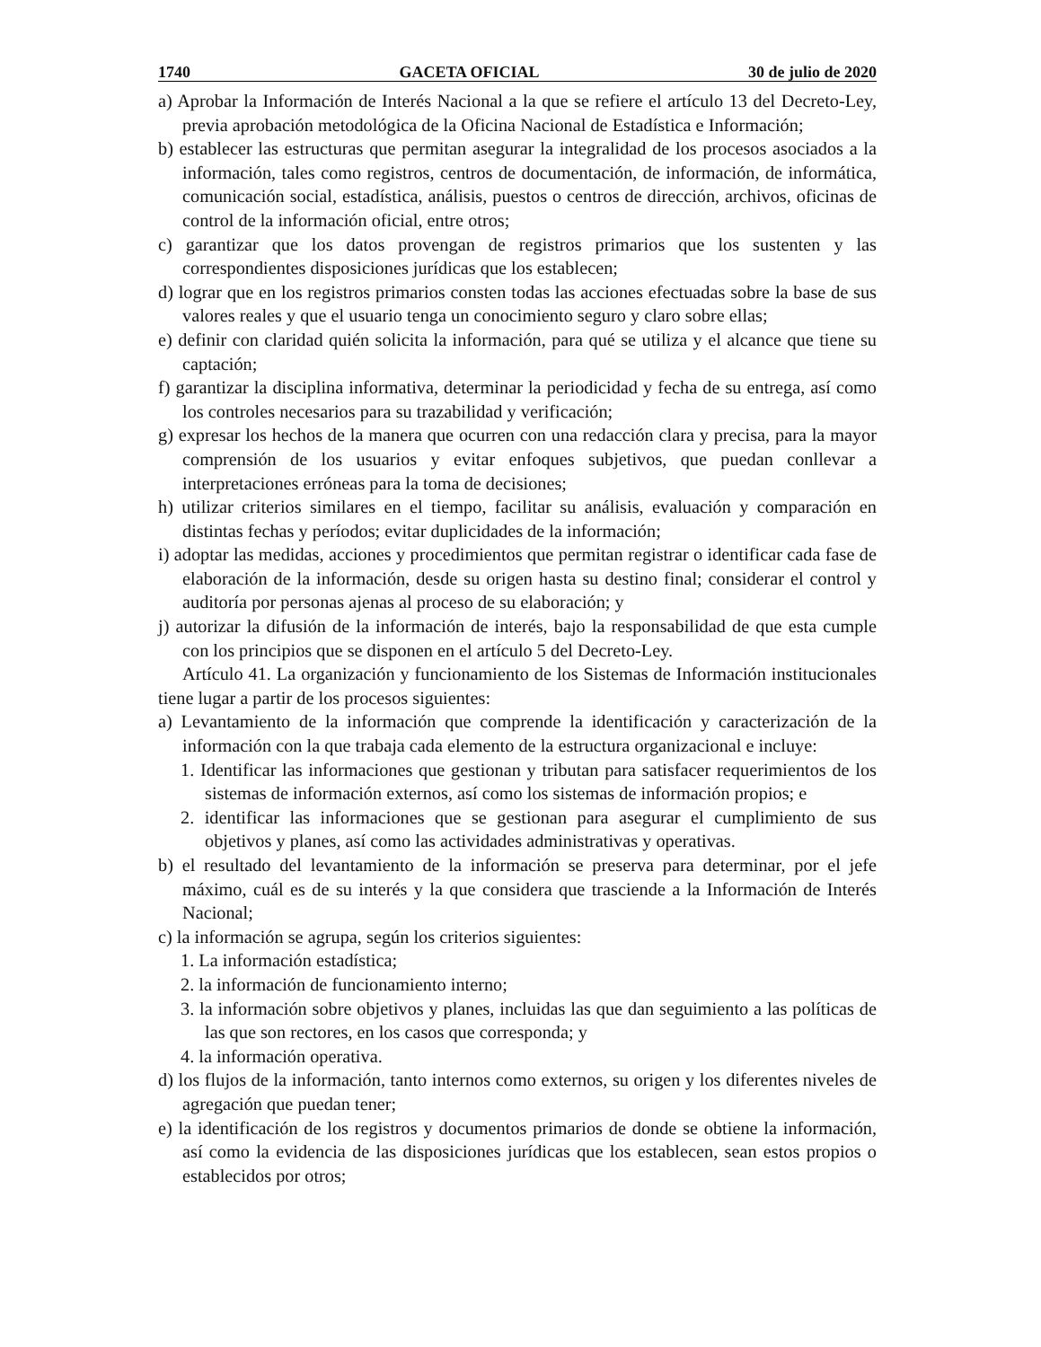1740 GACETA OFICIAL 30 de julio de 2020
a) Aprobar la Información de Interés Nacional a la que se refiere el artículo 13 del Decreto-Ley, previa aprobación metodológica de la Oficina Nacional de Estadística e Información;
b) establecer las estructuras que permitan asegurar la integralidad de los procesos asociados a la información, tales como registros, centros de documentación, de información, de informática, comunicación social, estadística, análisis, puestos o centros de dirección, archivos, oficinas de control de la información oficial, entre otros;
c) garantizar que los datos provengan de registros primarios que los sustenten y las correspondientes disposiciones jurídicas que los establecen;
d) lograr que en los registros primarios consten todas las acciones efectuadas sobre la base de sus valores reales y que el usuario tenga un conocimiento seguro y claro sobre ellas;
e) definir con claridad quién solicita la información, para qué se utiliza y el alcance que tiene su captación;
f) garantizar la disciplina informativa, determinar la periodicidad y fecha de su entrega, así como los controles necesarios para su trazabilidad y verificación;
g) expresar los hechos de la manera que ocurren con una redacción clara y precisa, para la mayor comprensión de los usuarios y evitar enfoques subjetivos, que puedan conllevar a interpretaciones erróneas para la toma de decisiones;
h) utilizar criterios similares en el tiempo, facilitar su análisis, evaluación y comparación en distintas fechas y períodos; evitar duplicidades de la información;
i) adoptar las medidas, acciones y procedimientos que permitan registrar o identificar cada fase de elaboración de la información, desde su origen hasta su destino final; considerar el control y auditoría por personas ajenas al proceso de su elaboración; y
j) autorizar la difusión de la información de interés, bajo la responsabilidad de que esta cumple con los principios que se disponen en el artículo 5 del Decreto-Ley.
Artículo 41. La organización y funcionamiento de los Sistemas de Información institucionales tiene lugar a partir de los procesos siguientes:
a) Levantamiento de la información que comprende la identificación y caracterización de la información con la que trabaja cada elemento de la estructura organizacional e incluye:
1. Identificar las informaciones que gestionan y tributan para satisfacer requerimientos de los sistemas de información externos, así como los sistemas de información propios; e
2. identificar las informaciones que se gestionan para asegurar el cumplimiento de sus objetivos y planes, así como las actividades administrativas y operativas.
b) el resultado del levantamiento de la información se preserva para determinar, por el jefe máximo, cuál es de su interés y la que considera que trasciende a la Información de Interés Nacional;
c) la información se agrupa, según los criterios siguientes:
1. La información estadística;
2. la información de funcionamiento interno;
3. la información sobre objetivos y planes, incluidas las que dan seguimiento a las políticas de las que son rectores, en los casos que corresponda; y
4. la información operativa.
d) los flujos de la información, tanto internos como externos, su origen y los diferentes niveles de agregación que puedan tener;
e) la identificación de los registros y documentos primarios de donde se obtiene la información, así como la evidencia de las disposiciones jurídicas que los establecen, sean estos propios o establecidos por otros;